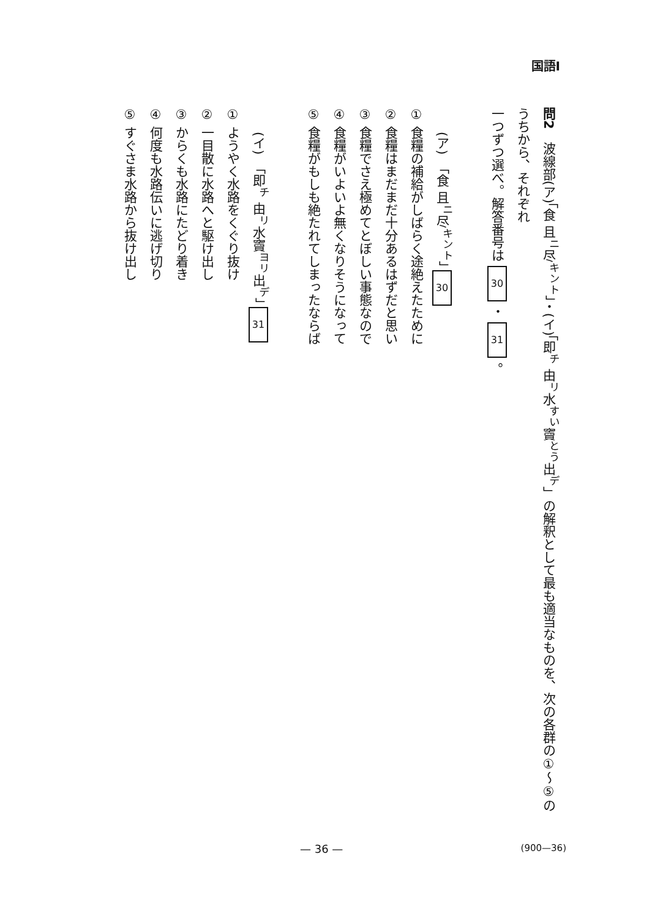国語Ⅰ
問2　波線部(ア)「食 且<sup>ニ</sup>尽<sup>キント</sup>」・(イ)「即<sup>チ</sup> 由<sup>リ</sup>水<sup>すい</sup>竇<sup>とう</sup>出<sup>デ</sup>」の解釈として最も適当なものを、次の各群の①～⑤のうちから、それぞれ
一つずつ選べ。解答番号は 30 ・ 31 。
(ア)　「食 且<sup>ニ</sup>尽<sup>キント</sup>」 30
① 食糧の補給がしばらく途絶えたために
② 食糧はまだまだ十分あるはずだと思い
③ 食糧でさえ極めてとぼしい事態なので
④ 食糧がいよいよ無くなりそうになって
⑤ 食糧がもしも絶たれてしまったならば
(イ)　「即<sup>チ</sup> 由<sup>リ</sup>水竇<sup>ヨリ</sup>出<sup>デ</sup>」 31
① ようやく水路をくぐり抜け
② 一目散に水路へと駆け出し
③ からくも水路にたどり着き
④ 何度も水路伝いに逃げ切り
⑤ すぐさま水路から抜け出し
— 36 — (900—36)